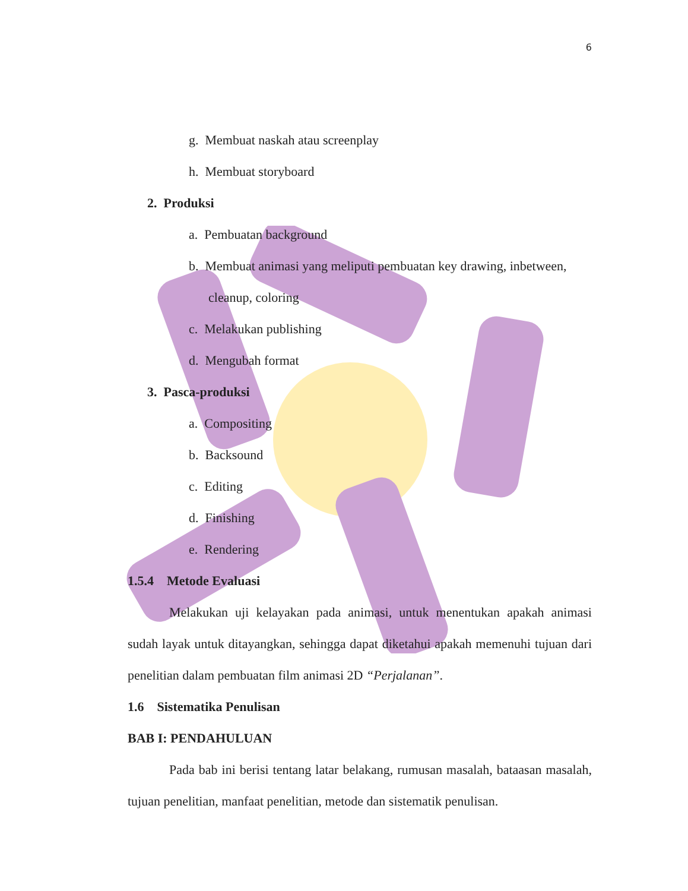6
g. Membuat naskah atau screenplay
h. Membuat storyboard
2. Produksi
a. Pembuatan background
b. Membuat animasi yang meliputi pembuatan key drawing, inbetween,
cleanup, coloring
c. Melakukan publishing
d. Mengubah format
3. Pasca-produksi
a. Compositing
b. Backsound
c. Editing
d. Finishing
e. Rendering
1.5.4 Metode Evaluasi
Melakukan uji kelayakan pada animasi, untuk menentukan apakah animasi sudah layak untuk ditayangkan, sehingga dapat diketahui apakah memenuhi tujuan dari penelitian dalam pembuatan film animasi 2D “Perjalanan”.
1.6 Sistematika Penulisan
BAB I: PENDAHULUAN
Pada bab ini berisi tentang latar belakang, rumusan masalah, bataasan masalah, tujuan penelitian, manfaat penelitian, metode dan sistematik penulisan.